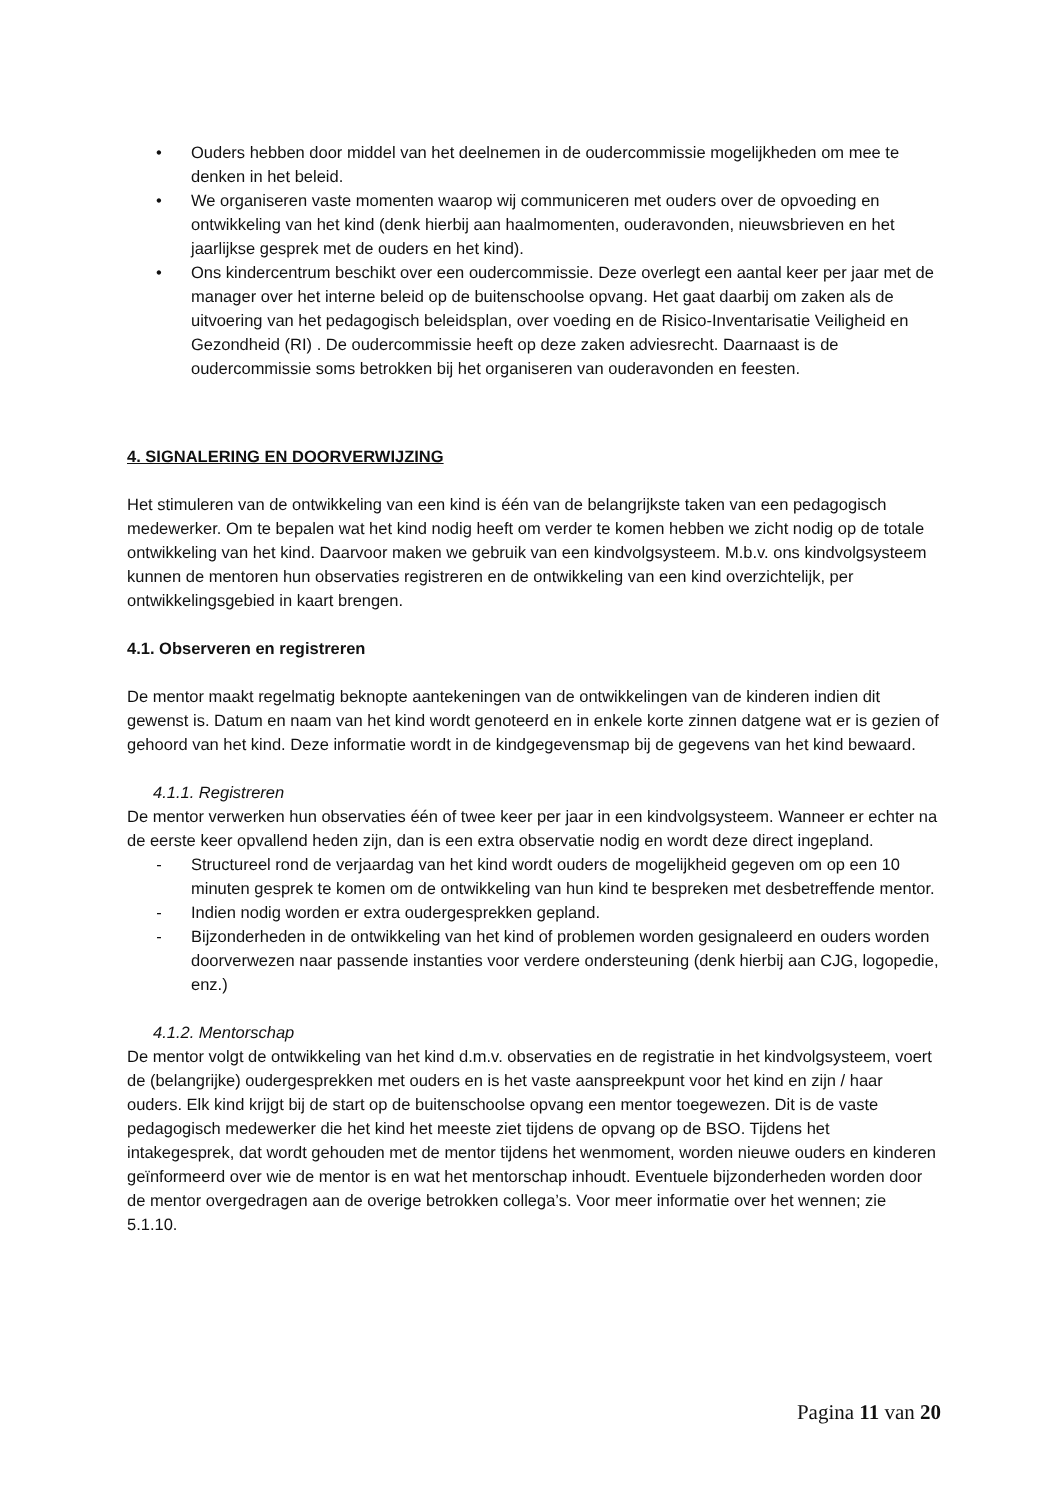• Ouders hebben door middel van het deelnemen in de oudercommissie mogelijkheden om mee te denken in het beleid.
• We organiseren vaste momenten waarop wij communiceren met ouders over de opvoeding en ontwikkeling van het kind (denk hierbij aan haalmomenten, ouderavonden, nieuwsbrieven en het jaarlijkse gesprek met de ouders en het kind).
• Ons kindercentrum beschikt over een oudercommissie. Deze overlegt een aantal keer per jaar met de manager over het interne beleid op de buitenschoolse opvang. Het gaat daarbij om zaken als de uitvoering van het pedagogisch beleidsplan, over voeding en de Risico-Inventarisatie Veiligheid en Gezondheid (RI) . De oudercommissie heeft op deze zaken adviesrecht. Daarnaast is de oudercommissie soms betrokken bij het organiseren van ouderavonden en feesten.
4. SIGNALERING EN DOORVERWIJZING
Het stimuleren van de ontwikkeling van een kind is één van de belangrijkste taken van een pedagogisch medewerker. Om te bepalen wat het kind nodig heeft om verder te komen hebben we zicht nodig op de totale ontwikkeling van het kind. Daarvoor maken we gebruik van een kindvolgsysteem. M.b.v. ons kindvolgsysteem kunnen de mentoren hun observaties registreren en de ontwikkeling van een kind overzichtelijk, per ontwikkelingsgebied in kaart brengen.
4.1. Observeren en registreren
De mentor maakt regelmatig beknopte aantekeningen van de ontwikkelingen van de kinderen indien dit gewenst is. Datum en naam van het kind wordt genoteerd en in enkele korte zinnen datgene wat er is gezien of gehoord van het kind. Deze informatie wordt in de kindgegevensmap bij de gegevens van het kind bewaard.
4.1.1. Registreren
De mentor verwerken hun observaties één of twee keer per jaar in een kindvolgsysteem. Wanneer er echter na de eerste keer opvallend heden zijn, dan is een extra observatie nodig en wordt deze direct ingepland.
- Structureel rond de verjaardag van het kind wordt ouders de mogelijkheid gegeven om op een 10 minuten gesprek te komen om de ontwikkeling van hun kind te bespreken met desbetreffende mentor.
- Indien nodig worden er extra oudergesprekken gepland.
- Bijzonderheden in de ontwikkeling van het kind of problemen worden gesignaleerd en ouders worden doorverwezen naar passende instanties voor verdere ondersteuning (denk hierbij aan CJG, logopedie, enz.)
4.1.2. Mentorschap
De mentor volgt de ontwikkeling van het kind d.m.v. observaties en de registratie in het kindvolgsysteem, voert de (belangrijke) oudergesprekken met ouders en is het vaste aanspreekpunt voor het kind en zijn / haar ouders. Elk kind krijgt bij de start op de buitenschoolse opvang een mentor toegewezen. Dit is de vaste pedagogisch medewerker die het kind het meeste ziet tijdens de opvang op de BSO. Tijdens het intakegesprek, dat wordt gehouden met de mentor tijdens het wenmoment, worden nieuwe ouders en kinderen geïnformeerd over wie de mentor is en wat het mentorschap inhoudt. Eventuele bijzonderheden worden door de mentor overgedragen aan de overige betrokken collega’s. Voor meer informatie over het wennen; zie 5.1.10.
Pagina 11 van 20